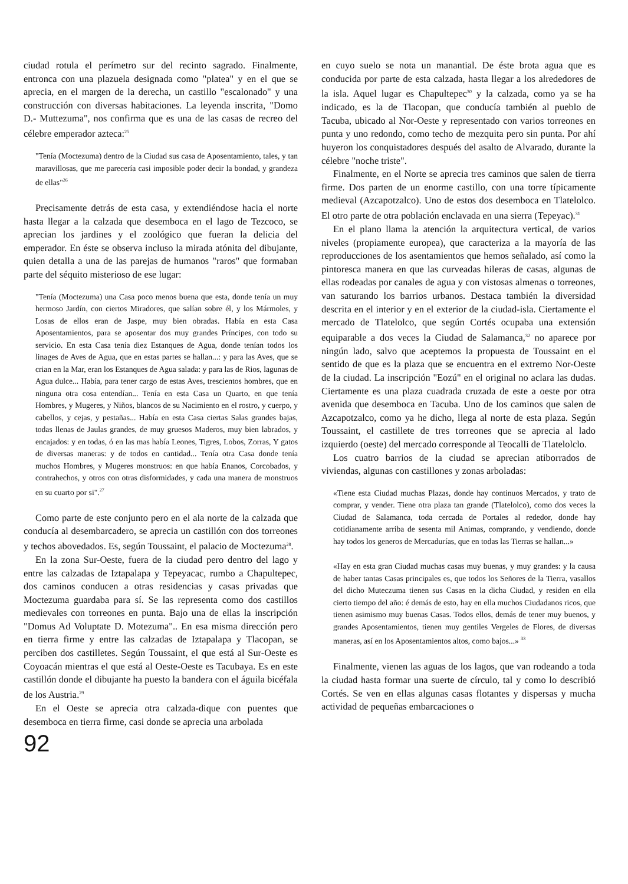ciudad rotula el perímetro sur del recinto sagrado. Finalmente, entronca con una plazuela designada como "platea" y en el que se aprecia, en el margen de la derecha, un castillo "escalonado" y una construcción con diversas habitaciones. La leyenda inscrita, "Domo D.- Muttezuma", nos confirma que es una de las casas de recreo del célebre emperador azteca:<sup>25</sup>
"Tenía (Moctezuma) dentro de la Ciudad sus casa de Aposentamiento, tales, y tan maravillosas, que me parecería casi imposible poder decir la bondad, y grandeza de ellas"<sup>26</sup>
Precisamente detrás de esta casa, y extendiéndose hacia el norte hasta llegar a la calzada que desemboca en el lago de Tezcoco, se aprecian los jardines y el zoológico que fueran la delicia del emperador. En éste se observa incluso la mirada atónita del dibujante, quien detalla a una de las parejas de humanos "raros" que formaban parte del séquito misterioso de ese lugar:
"Tenía (Moctezuma) una Casa poco menos buena que esta, donde tenía un muy hermoso Jardín, con ciertos Miradores, que salían sobre él, y los Mármoles, y Losas de ellos eran de Jaspe, muy bien obradas. Había en esta Casa Aposentamientos, para se aposentar dos muy grandes Príncipes, con todo su servicio. En esta Casa tenía diez Estanques de Agua, donde tenían todos los linages de Aves de Agua, que en estas partes se hallan...: y para las Aves, que se crian en la Mar, eran los Estanques de Agua salada: y para las de Rios, lagunas de Agua dulce... Había, para tener cargo de estas Aves, trescientos hombres, que en ninguna otra cosa entendían... Tenía en esta Casa un Quarto, en que tenía Hombres, y Mugeres, y Niños, blancos de su Nacimiento en el rostro, y cuerpo, y cabellos, y cejas, y pestañas... Había en esta Casa ciertas Salas grandes bajas, todas llenas de Jaulas grandes, de muy gruesos Maderos, muy bien labrados, y encajados: y en todas, ó en las mas había Leones, Tigres, Lobos, Zorras, Y gatos de diversas maneras: y de todos en cantidad... Tenía otra Casa donde tenía muchos Hombres, y Mugeres monstruos: en que había Enanos, Corcobados, y contrahechos, y otros con otras disformidades, y cada una manera de monstruos en su cuarto por si".<sup>27</sup>
Como parte de este conjunto pero en el ala norte de la calzada que conducía al desembarcadero, se aprecia un castillón con dos torreones y techos abovedados. Es, según Toussaint, el palacio de Moctezuma<sup>28</sup>.
En la zona Sur-Oeste, fuera de la ciudad pero dentro del lago y entre las calzadas de Iztapalapa y Tepeyacac, rumbo a Chapultepec, dos caminos conducen a otras residencias y casas privadas que Moctezuma guardaba para sí. Se las representa como dos castillos medievales con torreones en punta. Bajo una de ellas la inscripción "Domus Ad Voluptate D. Motezuma".. En esa misma dirección pero en tierra firme y entre las calzadas de Iztapalapa y Tlacopan, se perciben dos castilletes. Según Toussaint, el que está al Sur-Oeste es Coyoacán mientras el que está al Oeste-Oeste es Tacubaya. Es en este castillón donde el dibujante ha puesto la bandera con el águila bicéfala de los Austria.<sup>29</sup>
En el Oeste se aprecia otra calzada-dique con puentes que desemboca en tierra firme, casi donde se aprecia una arbolada
92
en cuyo suelo se nota un manantial. De éste brota agua que es conducida por parte de esta calzada, hasta llegar a los alrededores de la isla. Aquel lugar es Chapultepec<sup>30</sup> y la calzada, como ya se ha indicado, es la de Tlacopan, que conducía también al pueblo de Tacuba, ubicado al Nor-Oeste y representado con varios torreones en punta y uno redondo, como techo de mezquita pero sin punta. Por ahí huyeron los conquistadores después del asalto de Alvarado, durante la célebre "noche triste".
Finalmente, en el Norte se aprecia tres caminos que salen de tierra firme. Dos parten de un enorme castillo, con una torre típicamente medieval (Azcapotzalco). Uno de estos dos desemboca en Tlatelolco. El otro parte de otra población enclavada en una sierra (Tepeyac).<sup>31</sup>
En el plano llama la atención la arquitectura vertical, de varios niveles (propiamente europea), que caracteriza a la mayoría de las reproducciones de los asentamientos que hemos señalado, así como la pintoresca manera en que las curveadas hileras de casas, algunas de ellas rodeadas por canales de agua y con vistosas almenas o torreones, van saturando los barrios urbanos. Destaca también la diversidad descrita en el interior y en el exterior de la ciudad-isla. Ciertamente el mercado de Tlatelolco, que según Cortés ocupaba una extensión equiparable a dos veces la Ciudad de Salamanca,<sup>32</sup> no aparece por ningún lado, salvo que aceptemos la propuesta de Toussaint en el sentido de que es la plaza que se encuentra en el extremo Nor-Oeste de la ciudad. La inscripción "Eozú" en el original no aclara las dudas. Ciertamente es una plaza cuadrada cruzada de este a oeste por otra avenida que desemboca en Tacuba. Uno de los caminos que salen de Azcapotzalco, como ya he dicho, llega al norte de esta plaza. Según Toussaint, el castillete de tres torreones que se aprecia al lado izquierdo (oeste) del mercado corresponde al Teocalli de Tlatelolclo.
Los cuatro barrios de la ciudad se aprecian atiborrados de viviendas, algunas con castillones y zonas arboladas:
«Tiene esta Ciudad muchas Plazas, donde hay continuos Mercados, y trato de comprar, y vender. Tiene otra plaza tan grande (Tlatelolco), como dos veces la Ciudad de Salamanca, toda cercada de Portales al rededor, donde hay cotidianamente arriba de sesenta mil Animas, comprando, y vendiendo, donde hay todos los generos de Mercadurías, que en todas las Tierras se hallan...»
«Hay en esta gran Ciudad muchas casas muy buenas, y muy grandes: y la causa de haber tantas Casas principales es, que todos los Señores de la Tierra, vasallos del dicho Muteczuma tienen sus Casas en la dicha Ciudad, y residen en ella cierto tiempo del año: é demás de esto, hay en ella muchos Ciudadanos ricos, que tienen asimismo muy buenas Casas. Todos ellos, demás de tener muy buenos, y grandes Aposentamientos, tienen muy gentiles Vergeles de Flores, de diversas maneras, así en los Aposentamientos altos, como bajos...» <sup>33</sup>
Finalmente, vienen las aguas de los lagos, que van rodeando a toda la ciudad hasta formar una suerte de círculo, tal y como lo describió Cortés. Se ven en ellas algunas casas flotantes y dispersas y mucha actividad de pequeñas embarcaciones o